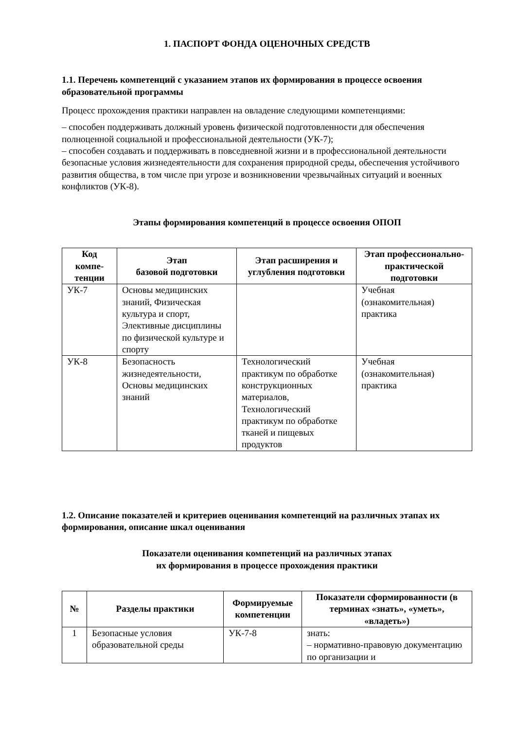1. ПАСПОРТ ФОНДА ОЦЕНОЧНЫХ СРЕДСТВ
1.1. Перечень компетенций с указанием этапов их формирования в процессе освоения образовательной программы
Процесс прохождения практики направлен на овладение следующими компетенциями:
– способен поддерживать должный уровень физической подготовленности для обеспечения полноценной социальной и профессиональной деятельности (УК-7);
– способен создавать и поддерживать в повседневной жизни и в профессиональной деятельности безопасные условия жизнедеятельности для сохранения природной среды, обеспечения устойчивого развития общества, в том числе при угрозе и возникновении чрезвычайных ситуаций и военных конфликтов (УК-8).
Этапы формирования компетенций в процессе освоения ОПОП
| Код компе-тенции | Этап базовой подготовки | Этап расширения и углубления подготовки | Этап профессионально-практической подготовки |
| --- | --- | --- | --- |
| УК-7 | Основы медицинских знаний, Физическая культура и спорт, Элективные дисциплины по физической культуре и спорту | | Учебная (ознакомительная) практика |
| УК-8 | Безопасность жизнедеятельности, Основы медицинских знаний | Технологический практикум по обработке конструкционных материалов, Технологический практикум по обработке тканей и пищевых продуктов | Учебная (ознакомительная) практика |
1.2. Описание показателей и критериев оценивания компетенций на различных этапах их формирования, описание шкал оценивания
Показатели оценивания компетенций на различных этапах
их формирования в процессе прохождения практики
| № | Разделы практики | Формируемые компетенции | Показатели сформированности (в терминах «знать», «уметь», «владеть») |
| --- | --- | --- | --- |
| 1 | Безопасные условия образовательной среды | УК-7-8 | знать: – нормативно-правовую документацию по организации и |